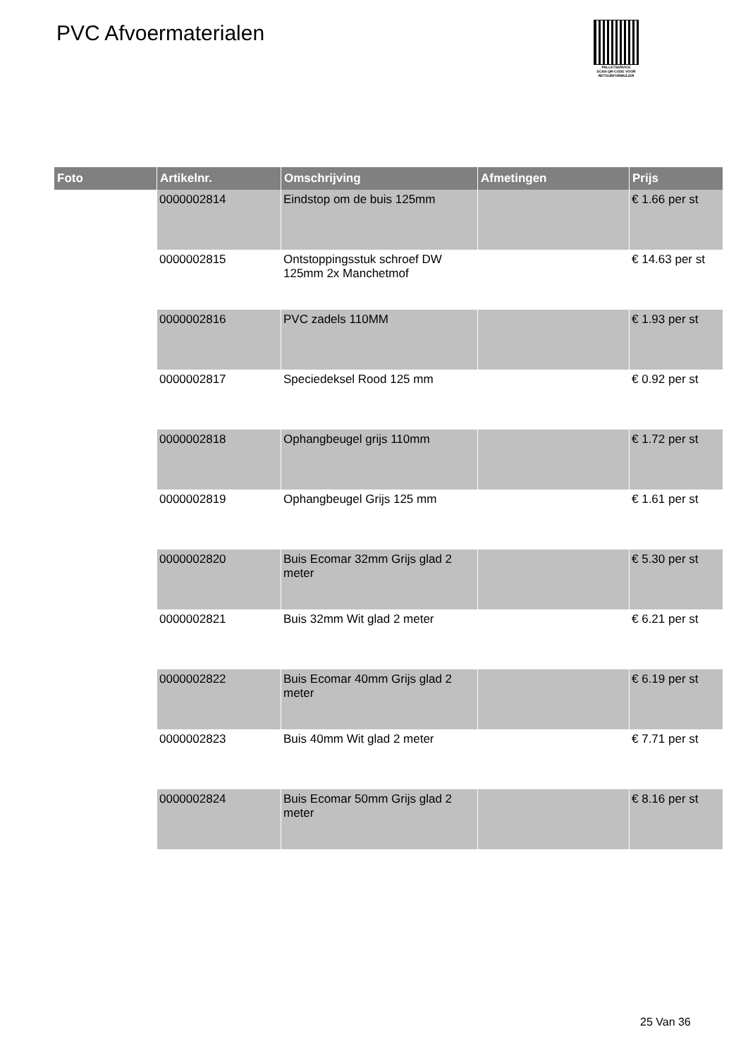PVC Afvoermaterialen
PALLETSERVICE
SCAN QR-CODE VOOR RETOURFORMULIER
| Foto | Artikelnr. | Omschrijving | Afmetingen | Prijs |
| --- | --- | --- | --- | --- |
| | 0000002814 | Eindstop om de buis 125mm | | € 1.66 per st |
| | 0000002815 | Ontstoppingsstuk schroef DW 125mm 2x Manchetmof | | € 14.63 per st |
| | 0000002816 | PVC zadels 110MM | | € 1.93 per st |
| | 0000002817 | Speciedeksel Rood 125 mm | | € 0.92 per st |
| | 0000002818 | Ophangbeugel grijs 110mm | | € 1.72 per st |
| | 0000002819 | Ophangbeugel Grijs 125 mm | | € 1.61 per st |
| | 0000002820 | Buis Ecomar 32mm Grijs glad 2 meter | | € 5.30 per st |
| | 0000002821 | Buis 32mm Wit glad 2 meter | | € 6.21 per st |
| | 0000002822 | Buis Ecomar 40mm Grijs glad 2 meter | | € 6.19 per st |
| | 0000002823 | Buis 40mm Wit glad 2 meter | | € 7.71 per st |
| | 0000002824 | Buis Ecomar 50mm Grijs glad 2 meter | | € 8.16 per st |
25 Van 36